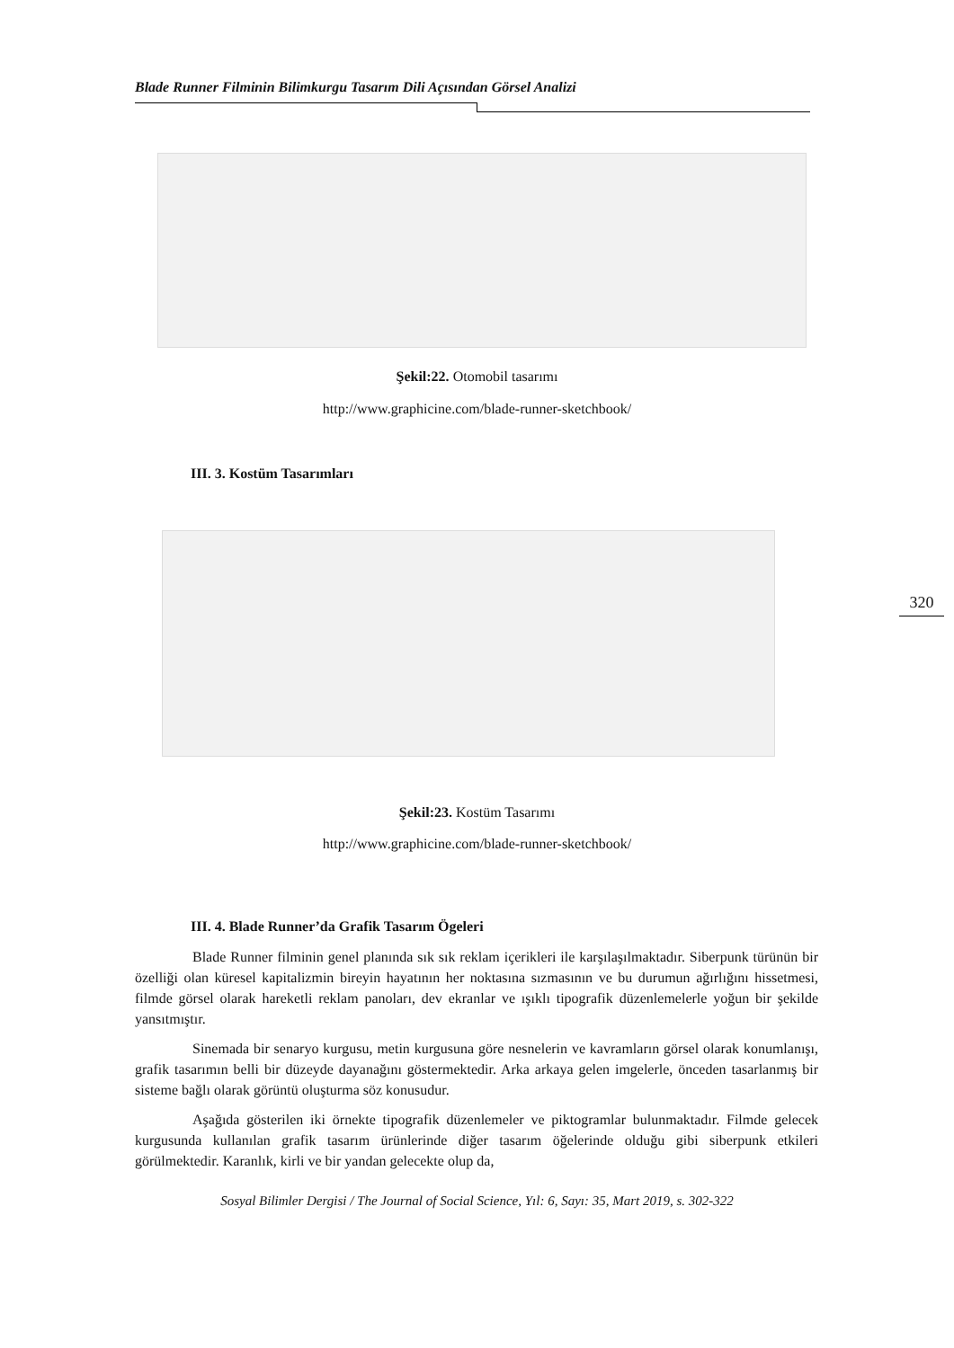Blade Runner Filminin Bilimkurgu Tasarım Dili Açısından Görsel Analizi
Şekil:22. Otomobil tasarımı
http://www.graphicine.com/blade-runner-sketchbook/
III. 3. Kostüm Tasarımları
320
Şekil:23. Kostüm Tasarımı
http://www.graphicine.com/blade-runner-sketchbook/
III. 4. Blade Runner’da Grafik Tasarım Ögeleri
Blade Runner filminin genel planında sık sık reklam içerikleri ile karşılaşılmaktadır. Siberpunk türünün bir özelliği olan küresel kapitalizmin bireyin hayatının her noktasına sızmasının ve bu durumun ağırlığını hissetmesi, filmde görsel olarak hareketli reklam panoları, dev ekranlar ve ışıklı tipografik düzenlemelerle yoğun bir şekilde yansıtmıştır.
Sinemada bir senaryo kurgusu, metin kurgusuna göre nesnelerin ve kavramların görsel olarak konumlanışı, grafik tasarımın belli bir düzeyde dayanağını göstermektedir. Arka arkaya gelen imgelerle, önceden tasarlanmış bir sisteme bağlı olarak görüntü oluşturma söz konusudur.
Aşağıda gösterilen iki örnekte tipografik düzenlemeler ve piktogramlar bulunmaktadır. Filmde gelecek kurgusunda kullanılan grafik tasarım ürünlerinde diğer tasarım öğelerinde olduğu gibi siberpunk etkileri görülmektedir. Karanlık, kirli ve bir yandan gelecekte olup da,
Sosyal Bilimler Dergisi / The Journal of Social Science, Yıl: 6, Sayı: 35, Mart 2019, s. 302-322